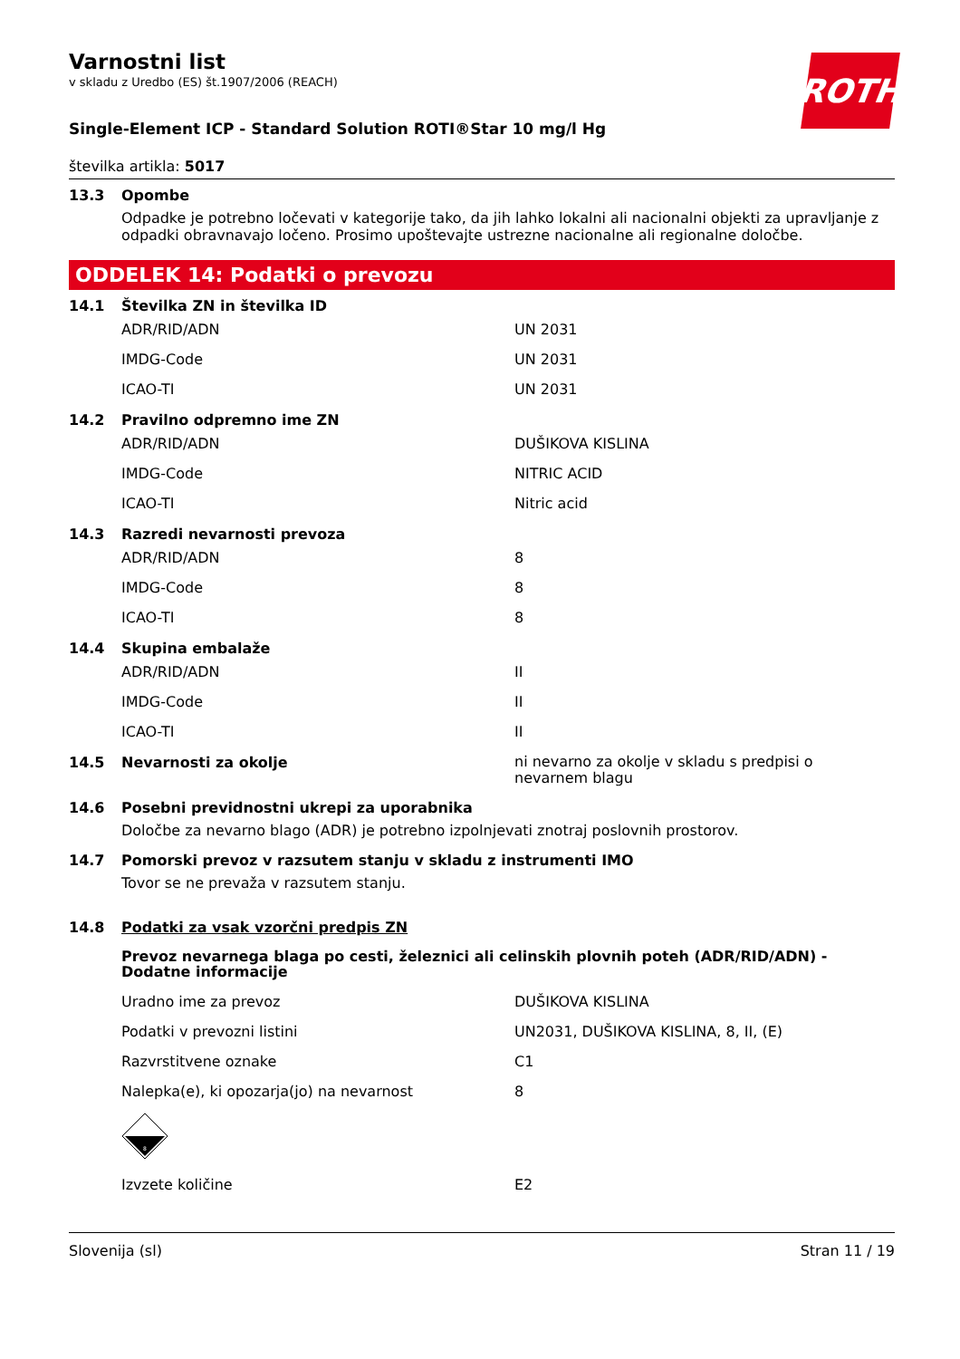ROTH
Varnostni list
v skladu z Uredbo (ES) št.1907/2006 (REACH)
Single-Element ICP - Standard Solution ROTI®Star 10 mg/l Hg
številka artikla: 5017
13.3 Opombe
Odpadke je potrebno ločevati v kategorije tako, da jih lahko lokalni ali nacionalni objekti za upravljanje z odpadki obravnavajo ločeno. Prosimo upoštevajte ustrezne nacionalne ali regionalne določbe.
ODDELEK 14: Podatki o prevozu
14.1 Številka ZN in številka ID
| ADR/RID/ADN | UN 2031 |
| IMDG-Code | UN 2031 |
| ICAO-TI | UN 2031 |
14.2 Pravilno odpremno ime ZN
| ADR/RID/ADN | DUŠIKOVA KISLINA |
| IMDG-Code | NITRIC ACID |
| ICAO-TI | Nitric acid |
14.3 Razredi nevarnosti prevoza
| ADR/RID/ADN | 8 |
| IMDG-Code | 8 |
| ICAO-TI | 8 |
14.4 Skupina embalaže
| ADR/RID/ADN | II |
| IMDG-Code | II |
| ICAO-TI | II |
14.5 Nevarnosti za okolje ni nevarno za okolje v skladu s predpisi o
nevarnem blagu
14.6 Posebni previdnostni ukrepi za uporabnika
Določbe za nevarno blago (ADR) je potrebno izpolnjevati znotraj poslovnih prostorov.
14.7 Pomorski prevoz v razsutem stanju v skladu z instrumenti IMO
Tovor se ne prevaža v razsutem stanju.
14.8 Podatki za vsak vzorčni predpis ZN
Prevoz nevarnega blaga po cesti, železnici ali celinskih plovnih poteh (ADR/RID/ADN) - Dodatne informacije
| Uradno ime za prevoz | DUŠIKOVA KISLINA |
| Podatki v prevozni listini | UN2031, DUŠIKOVA KISLINA, 8, II, (E) |
| Razvrstitvene oznake | C1 |
| Nalepka(e), ki opozarja(jo) na nevarnost | 8 |
| 8 | |
| Izvzete količine | E2 |
Slovenija (sl) Stran 11 / 19